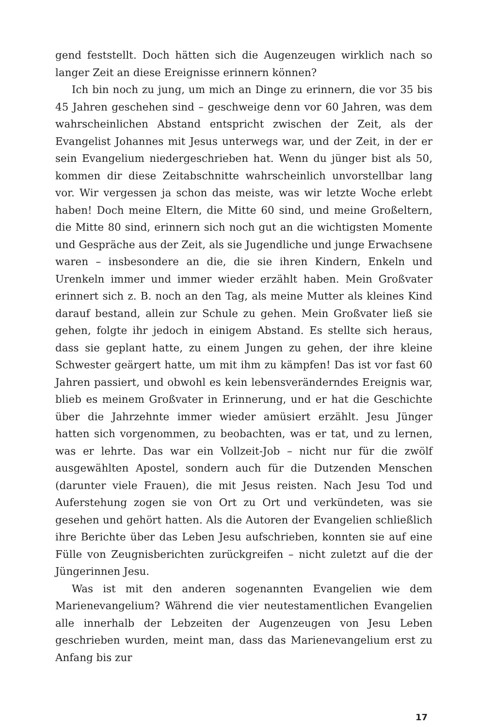gend feststellt. Doch hätten sich die Augenzeugen wirklich nach so langer Zeit an diese Ereignisse erinnern können?
Ich bin noch zu jung, um mich an Dinge zu erinnern, die vor 35 bis 45 Jahren geschehen sind – geschweige denn vor 60 Jahren, was dem wahrscheinlichen Abstand entspricht zwischen der Zeit, als der Evangelist Johannes mit Jesus unterwegs war, und der Zeit, in der er sein Evangelium niedergeschrieben hat. Wenn du jünger bist als 50, kommen dir diese Zeitabschnitte wahrscheinlich unvorstellbar lang vor. Wir vergessen ja schon das meiste, was wir letzte Woche erlebt haben! Doch meine Eltern, die Mitte 60 sind, und meine Großeltern, die Mitte 80 sind, erinnern sich noch gut an die wichtigsten Momente und Gespräche aus der Zeit, als sie Jugendliche und junge Erwachsene waren – insbesondere an die, die sie ihren Kindern, Enkeln und Urenkeln immer und immer wieder erzählt haben. Mein Großvater erinnert sich z. B. noch an den Tag, als meine Mutter als kleines Kind darauf bestand, allein zur Schule zu gehen. Mein Großvater ließ sie gehen, folgte ihr jedoch in einigem Abstand. Es stellte sich heraus, dass sie geplant hatte, zu einem Jungen zu gehen, der ihre kleine Schwester geärgert hatte, um mit ihm zu kämpfen! Das ist vor fast 60 Jahren passiert, und obwohl es kein lebensveränderndes Ereignis war, blieb es meinem Großvater in Erinnerung, und er hat die Geschichte über die Jahrzehnte immer wieder amüsiert erzählt. Jesu Jünger hatten sich vorgenommen, zu beobachten, was er tat, und zu lernen, was er lehrte. Das war ein Vollzeit-Job – nicht nur für die zwölf ausgewählten Apostel, sondern auch für die Dutzenden Menschen (darunter viele Frauen), die mit Jesus reisten. Nach Jesu Tod und Auferstehung zogen sie von Ort zu Ort und verkündeten, was sie gesehen und gehört hatten. Als die Autoren der Evangelien schließlich ihre Berichte über das Leben Jesu aufschrieben, konnten sie auf eine Fülle von Zeugnisberichten zurückgreifen – nicht zuletzt auf die der Jüngerinnen Jesu.
Was ist mit den anderen sogenannten Evangelien wie dem Marienevangelium? Während die vier neutestamentlichen Evangelien alle innerhalb der Lebzeiten der Augenzeugen von Jesu Leben geschrieben wurden, meint man, dass das Marienevangelium erst zu Anfang bis zur
17